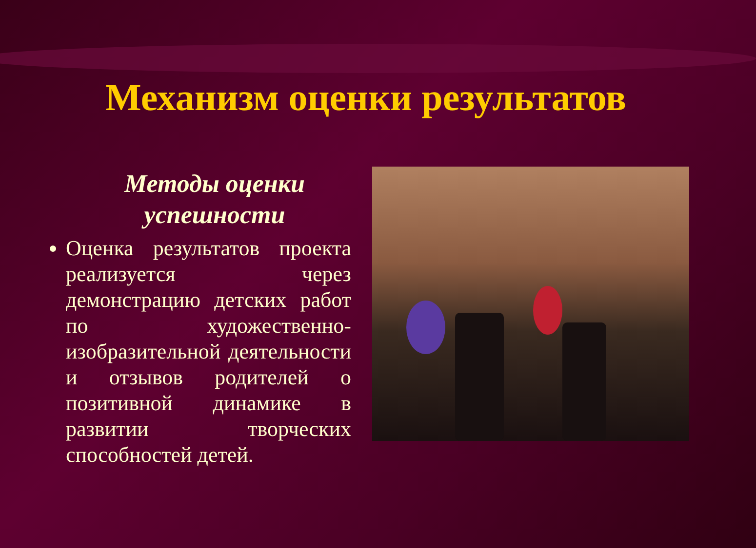Механизм оценки результатов
Методы оценки успешности
Оценка результатов проекта реализуется через демонстрацию детских работ по художественно-изобразительной деятельности и отзывов родителей о позитивной динамике в развитии творческих способностей детей.